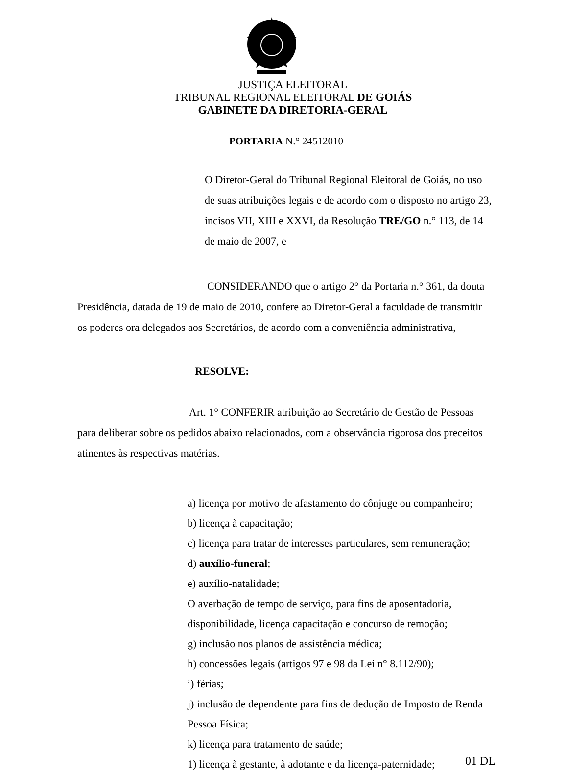JUSTIÇA ELEITORAL
TRIBUNAL REGIONAL ELEITORAL DE GOIÁS
GABINETE DA DIRETORIA-GERAL
PORTARIA N.° 24512010
O Diretor-Geral do Tribunal Regional Eleitoral de Goiás, no uso de suas atribuições legais e de acordo com o disposto no artigo 23, incisos VII, XIII e XXVI, da Resolução TRE/GO n.° 113, de 14 de maio de 2007, e
CONSIDERANDO que o artigo 2° da Portaria n.° 361, da douta Presidência, datada de 19 de maio de 2010, confere ao Diretor-Geral a faculdade de transmitir os poderes ora delegados aos Secretários, de acordo com a conveniência administrativa,
RESOLVE:
Art. 1° CONFERIR atribuição ao Secretário de Gestão de Pessoas para deliberar sobre os pedidos abaixo relacionados, com a observância rigorosa dos preceitos atinentes às respectivas matérias.
a) licença por motivo de afastamento do cônjuge ou companheiro;
b) licença à capacitação;
c) licença para tratar de interesses particulares, sem remuneração;
d) auxílio-funeral;
e) auxílio-natalidade;
O averbação de tempo de serviço, para fins de aposentadoria, disponibilidade, licença capacitação e concurso de remoção;
g) inclusão nos planos de assistência médica;
h) concessões legais (artigos 97 e 98 da Lei n° 8.112/90);
i) férias;
j) inclusão de dependente para fins de dedução de Imposto de Renda Pessoa Física;
k) licença para tratamento de saúde;
1) licença à gestante, à adotante e da licença-paternidade;
01 DL